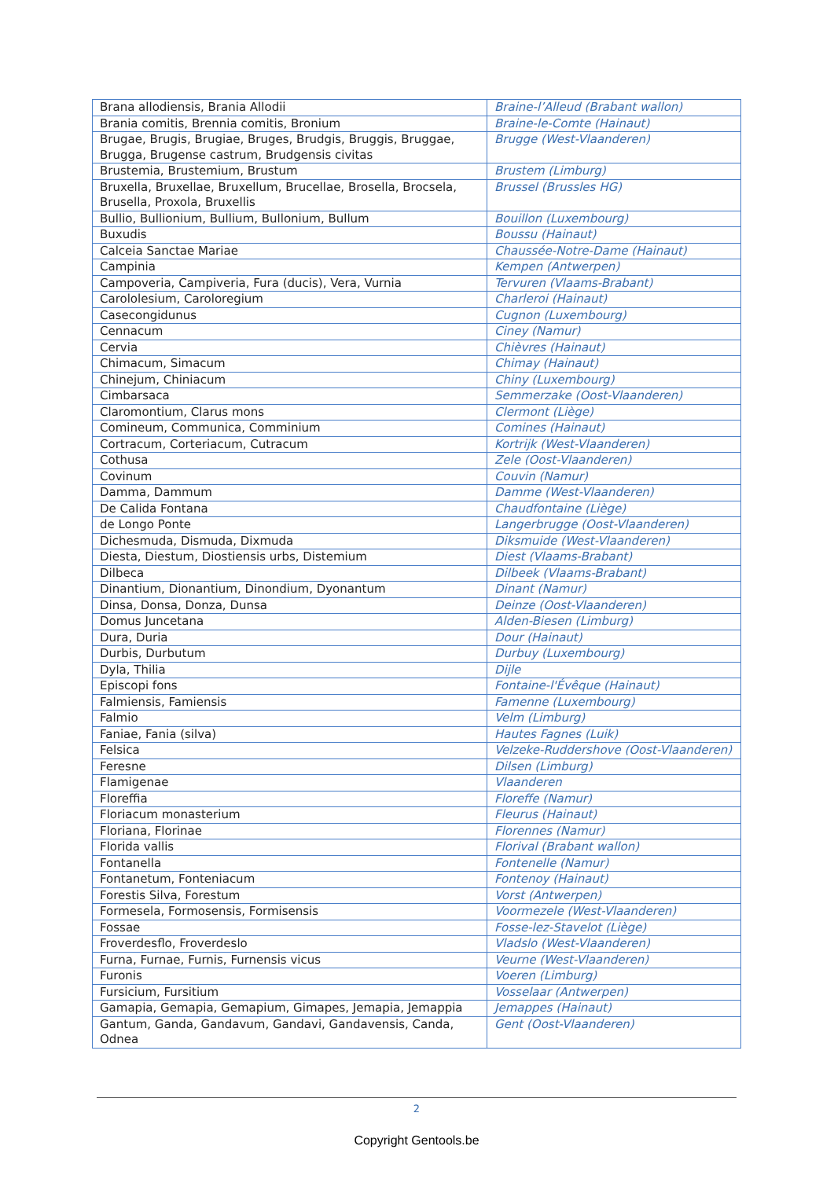| Brana allodiensis, Brania Allodii | Braine-l’Alleud (Brabant wallon) |
| Brania comitis, Brennia comitis, Bronium | Braine-le-Comte (Hainaut) |
| Brugae, Brugis, Brugiae, Bruges, Brudgis, Bruggis, Bruggae, Brugga, Brugense castrum, Brudgensis civitas | Brugge (West-Vlaanderen) |
| Brustemia, Brustemium, Brustum | Brustem (Limburg) |
| Bruxella, Bruxellae, Bruxellum, Brucellae, Brosella, Brocsela, Brusella, Proxola, Bruxellis | Brussel (Brussles HG) |
| Bullio, Bullionium, Bullium, Bullonium, Bullum | Bouillon (Luxembourg) |
| Buxudis | Boussu (Hainaut) |
| Calceia Sanctae Mariae | Chaussée-Notre-Dame (Hainaut) |
| Campinia | Kempen (Antwerpen) |
| Campoveria, Campiveria, Fura (ducis), Vera, Vurnia | Tervuren (Vlaams-Brabant) |
| Carololesium, Caroloregium | Charleroi (Hainaut) |
| Casecongidunus | Cugnon (Luxembourg) |
| Cennacum | Ciney (Namur) |
| Cervia | Chièvres (Hainaut) |
| Chimacum, Simacum | Chimay (Hainaut) |
| Chinejum, Chiniacum | Chiny (Luxembourg) |
| Cimbarsaca | Semmerzake (Oost-Vlaanderen) |
| Claromontium, Clarus mons | Clermont (Liège) |
| Comineum, Communica, Comminium | Comines (Hainaut) |
| Cortracum, Corteriacum, Cutracum | Kortrijk (West-Vlaanderen) |
| Cothusa | Zele (Oost-Vlaanderen) |
| Covinum | Couvin (Namur) |
| Damma, Dammum | Damme (West-Vlaanderen) |
| De Calida Fontana | Chaudfontaine (Liège) |
| de Longo Ponte | Langerbrugge (Oost-Vlaanderen) |
| Dichesmuda, Dismuda, Dixmuda | Diksmuide (West-Vlaanderen) |
| Diesta, Diestum, Diostiensis urbs, Distemium | Diest (Vlaams-Brabant) |
| Dilbeca | Dilbeek (Vlaams-Brabant) |
| Dinantium, Dionantium, Dinondium, Dyonantum | Dinant (Namur) |
| Dinsa, Donsa, Donza, Dunsa | Deinze (Oost-Vlaanderen) |
| Domus Juncetana | Alden-Biesen (Limburg) |
| Dura, Duria | Dour (Hainaut) |
| Durbis, Durbutum | Durbuy (Luxembourg) |
| Dyla, Thilia | Dijle |
| Episcopi fons | Fontaine-l'Évêque (Hainaut) |
| Falmiensis, Famiensis | Famenne (Luxembourg) |
| Falmio | Velm (Limburg) |
| Faniae, Fania (silva) | Hautes Fagnes (Luik) |
| Felsica | Velzeke-Ruddershove (Oost-Vlaanderen) |
| Feresne | Dilsen (Limburg) |
| Flamigenae | Vlaanderen |
| Floreffia | Floreffe (Namur) |
| Floriacum monasterium | Fleurus (Hainaut) |
| Floriana, Florinae | Florennes (Namur) |
| Florida vallis | Florival (Brabant wallon) |
| Fontanella | Fontenelle (Namur) |
| Fontanetum, Fonteniacum | Fontenoy (Hainaut) |
| Forestis Silva, Forestum | Vorst (Antwerpen) |
| Formesela, Formosensis, Formisensis | Voormezele (West-Vlaanderen) |
| Fossae | Fosse-lez-Stavelot (Liège) |
| Froverdesflo, Froverdeslo | Vladslo (West-Vlaanderen) |
| Furna, Furnae, Furnis, Furnensis vicus | Veurne (West-Vlaanderen) |
| Furonis | Voeren (Limburg) |
| Fursicium, Fursitium | Vosselaar (Antwerpen) |
| Gamapia, Gemapia, Gemapium, Gimapes, Jemapia, Jemappia | Jemappes (Hainaut) |
| Gantum, Ganda, Gandavum, Gandavi, Gandavensis, Canda, Odnea | Gent (Oost-Vlaanderen) |
2
Copyright Gentools.be